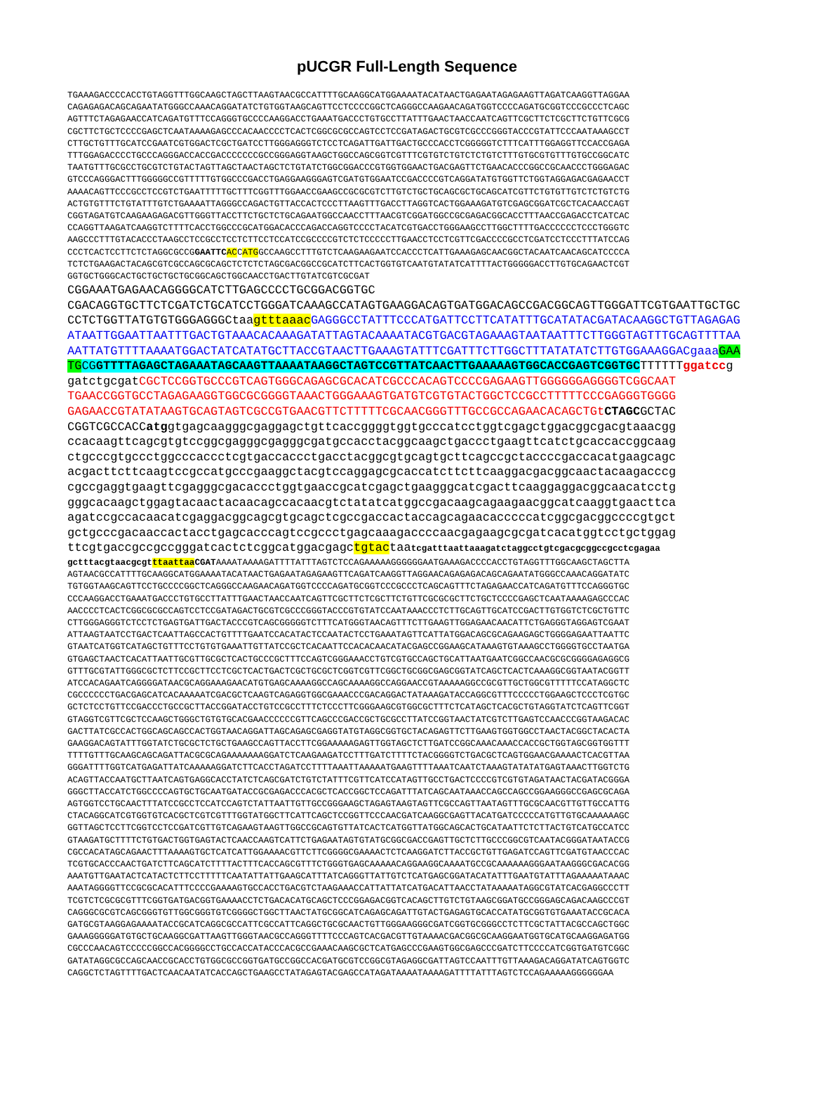pUCGR Full-Length Sequence
TGAAAGACCCCACCTGTAGGTTTGGCAAGCTAGCTTAAGTAACGCCATTTTGCAAGGCATGGAAAATACATAACTGAGAATAGAGAAGTTAGATCAAGGTTAGGAA CAGAGAGACAGCAGAATATGGGCCAAACAGGATATCTGTGGTAAGCAGTTCCTCCCCGGCTCAGGGCCAAGAACAGATGGTCCCCAGATGCGGTCCCGCCCTCAGC AGTTTCTAGAGAACCATCAGATGTTTCCAGGGTGCCCCAAGGACCTGAAATGACCCTGTGCCTTATTTGAACTAACCAATCAGTTCGCTTCTCGCTTCTGTTCGCG CGCTTCTGCTCCCCGAGCTCAATAAAAGAGCCCACAACCCCTCACTCGGCGCGCCAGTCCTCCGATAGACTGCGTCGCCCGGGTACCCGTATTCCCAATAAAGCCT CTTGCTGTTTGCATCCGAATCGTGGACTCGCTGATCCTTGGGAGGGTCTCCTCAGATTGATTGACTGCCCACCTCGGGGGTCTTTCATTTGGAGGTTCCACCGAGA TTTGGAGACCCCTGCCCAGGGACCACCGACCCCCCCGCCGGGAGGTAAGCTGGCCAGCGGTCGTTTCGTGTCTGTCTCTGTCTTTGTGCGTGTTTGTGCCGGCATC TAATGTTTGCGCCTGCGTCTGTACTAGTTAGCTAACTAGCTCTGTATCTGGCGGACCCGTGGTGGAACTGACGAGTTCTGAACACCCGGCCGCAACCCTGGGAGAC GTCCCAGGGACTTTGGGGGCCGTTTTTGTGGCCCGACCTGAGGAAGGGAGTCGATGTGGAATCCGACCCCGTCAGGATATGTGGTTCTGGTAGGAGACGAGAACCT AAAACAGTTCCCGCCTCCGTCTGAATTTTTGCTTTCGGTTTGGAACCGAAGCCGCGCGTCTTGTCTGCTGCAGCGCTGCAGCATCGTTCTGTGTTGTCTCTGTCTG ACTGTGTTTCTGTATTTGTCTGAAAATTAGGGCCAGACTGTTACCACTCCCTTAAGTTTGACCTTAGGTCACTGGAAAGATGTCGAGCGGATCGCTCACAACCAGT CGGTAGATGTCAAGAAGAGACGTTGGGTTACCTTCTGCTCTGCAGAATGGCCAACCTTTAACGTCGGATGGCCGCGAGACGGCACCTTTAACCGAGACCTCATCAC CCAGGTTAAGATCAAGGTCTTTTCACCTGGCCCGCATGGACACCCAGACCAGGTCCCCTACATCGTGACCTGGGAAGCCTTGGCTTTTGACCCCCCTCCCTGGGTC AAGCCCTTTGTACACCCTAAGCCTCCGCCTCCTCTTCCTCCATCCGCCCCGTCTCTCCCCCTTGAACCTCCTCGTTCGACCCCGCCTCGATCCTCCCTTTATCCAG CCCTCACTCCTTCTCTAGGCGCCGGAATTC ACCATGGCCAAGCCTTTGTCTCAAGAAGAATCCACCCTCATTGAAAGAGCAACGGCTACAATCAACAGCATCCCCA TCTCTGAAGACTACAGCGTCGCCAGCGCAGCTCTCTCTAGCGACGGCCGCATCTTCACTGGTGTCAATGTATATCATTTTACTGGGGGACCTTGTGCAGAACTCGT GGTGCTGGGCACTGCTGCTGCTGCGGCAGCTGGCAACCTGACTTGTATCGTCGCGAT
CGGAAATGAGAACAGGGGCATCTTGAGCCCCTGCGGACGGTGC CGACAGGTGCTTCTCGATCTGCATCCTGGGATCAAAGCCATAGTGAAGGACAGTGATGGACAGCCGACGGCAGTTGGGATTCGTGAATTGCTGC CCTCTGGTTATGTGTGGGAGGGCtaagtttaaac GAGGGCCTATTTCCCATGATTCCTTCATATTTGCATATACGATACAAGGCTGTTAGAGAG ATAATTGGAATTAATTTGACTGTAAACACAAAGATATTAGTACAAAATACGTGACGTAGAAAGTAATAATTTCTTGGGTAGTTTGCAGTTTTAA AATTATGTTTTAAAATGGACTATCATATGCTTACCGTAACTTGAAAGTATTTCGATTTCTTGGCTTTATATATCTTGTGGAAAGGACgaaa GAA TG CGGTTTTAGAGCTAGAAATAGCAAGTTAAAATAAGGCTAGTCCGTTATCAACTTGAAAAAGTGGCACCGAGTCGGTGCTTTTTTggatccg gatctgcgatCGCTCCGGTGCCCGTCAGTGGGCAGAGCGCACATCGCCCACAGTCCCCGAGAAGTTGGGGGGAGGGGTCGGCAAT TGAACCGGTGCCTAGAGAAGGTGGCGCGGGGTAAACTGGGAAAGTGATGTCGTGTACTGGCTCCGCCTTTTTCCCGAGGGTGGGG GAGAACCGTATATAAGTGCAGTAGTCGCCGTGAACGTTCTTTTTCGCAACGGGTTTGCCGCCAGAACACAGCTGt CTAGCGCTAC CGGTCGCCACCatggtgagcaagggcgaggagctgttcaccggggtggtgcccatcctggtcgagctggacggcgacgtaaacgg ccacaagttcagcgtgtccggcgagggcgagggcgatgccacctacggcaagctgaccctgaagttcatctgcaccaccggcaag ctgcccgtgccctggcccaccctcgtgaccaccctgacctacggcgtgcagtgcttcagccgctaccccgaccacatgaagcagc acgacttcttcaagtccgccatgcccgaaggctacgtccaggagcgcaccatcttcttcaaggacgacggcaactacaagacccg cgccgaggtgaagttcgagggcgacaccctggtgaaccgcatcgagctgaagggcatcgacttcaaggaggacggcaacatcctg gggcacaagctggagtacaactacaacagccacaacgtctatatcatggccgacaagcagaagaacggcatcaaggtgaacttca agatccgccacaacatcgaggacggcagcgtgcagctcgccgaccactaccagcagaacacccccatcggcgacggccccgtgct gctgcccgacaaccactacctgagcacccagtccgccctgagcaaagaccccaacgagaagcgcgatcacatggtcctgctggag ttcgtgaccgccgccgggatcactctcggcatggacgagctgtactaatcgatttaattaaagatctaggcctgtcgacgcggccgcctcgagaa
gctttacgtaacgcgtttaattaa CGATAAAATAAAAGATTTTATTTAGTCTCCAGAAAAAGGGGGGAATGAAAGACCCCACCTGTAGGTTTGGCAAGCTAGCTTA AGTAACGCCATTTTGCAAGGCATGGAAAATACATAACTGAGAATAGAGAAGTTCAGATCAAGGTTAGGAACAGAGAGACAGCAGAATATGGGCCAAACAGGATATC TGTGGTAAGCAGTTCCTGCCCCGGCTCAGGGCCAAGAACAGATGGTCCCCAGATGCGGTCCCGCCCTCAGCAGTTTCTAGAGAACCATCAGATGTTTCCAGGGTGC CCCAAGGACCTGAAATGACCCTGTGCCTTATTTGAACTAACCAATCAGTTCGCTTCTCGCTTCTGTTCGCGCGCTTCTGCTCCCCGAGCTCAATAAAAGAGCCCAC AACCCCTCACTCGGCGCGCCAGTCCTCCGATAGACTGCGTCGCCCGGGTACCCGTGTATCCAATAAACCCTCTTGCAGTTGCATCCGACTTGTGGTCTCGCTGTTC CTTGGGAGGGTCTCCTCTGAGTGATTGACTACCCGTCAGCGGGGGTCTTTCATGGGTAACAGTTTCTTGAAGTTGGAGAACAACATTCTGAGGGTAGGAGTCGAAT ATTAAGTAATCCTGACTCAATTAGCCACTGTTTTGAATCCACATACTCCAATACTCCTGAAATAGTTCATTATGGACAGCGCAGAAGAGCTGGGGAGAATTAATTC GTAATCATGGTCATAGCTGTTTCCTGTGTGAAATTGTTATCCGCTCACAATTCCACACAACATACGAGCCGGAAGCATAAAGTGTAAAGCCTGGGGTGCCTAATGA GTGAGCTAACTCACATTAATTGCGTTGCGCTCACTGCCCGCTTTCCAGTCGGGAAACCTGTCGTGCCAGCTGCATTAATGAATCGGCCAACGCGCGGGGAGAGGCG GTTTGCGTATTGGGCGCTCTTCCGCTTCCTCGCTCACTGACTCGCTGCGCTCGGTCGTTCGGCTGCGGCGAGCGGTATCAGCTCACTCAAAGGCGGTAATACGGTT ATCCACAGAATCAGGGGATAACGCAGGAAAGAACATGTGAGCAAAAGGCCAGCAAAAGGCCAGGAACCGTAAAAAGGCCGCGTTGCTGGCGTTTTTCCATAGGCTC CGCCCCCCTGACGAGCATCACAAAAATCGACGCTCAAGTCAGAGGTGGCGAAACCCGACAGGACTATAAAGATACCAGGCGTTTCCCCCTGGAAGCTCCCTCGTGC GCTCTCCTGTTCCGACCCTGCCGCTTACCGGATACCTGTCCGCCTTTCTCCCTTCGGGAAGCGTGGCGCTTTCTCATAGCTCACGCTGTAGGTATCTCAGTTCGGT GTAGGTCGTTCGCTCCAAGCTGGGCTGTGTGCACGAACCCCCCGTTCAGCCCGACCGCTGCGCCTTATCCGGTAACTATCGTCTTGAGTCCAACCCGGTAAGACAC GACTTATCGCCACTGGCAGCAGCCACTGGTAACAGGATTAGCAGAGCGAGGTATGTAGGCGGTGCTACAGAGTTCTTGAAGTGGTGGCCTAACTACGGCTACACTA GAAGGACAGTATTTGGTATCTGCGCTCTGCTGAAGCCAGTTACCTTCGGAAAAAGAGTTGGTAGCTCTTGATCCGGCAAACAAACCACCGCTGGTAGCGGTGGTTT TTTTGTTTGCAAGCAGCAGATTACGCGCAGAAAAAAAGGATCTCAAGAAGATCCTTTGATCTTTTCTACGGGGTCTGACGCTCAGTGGAACGAAAACTCACGTTAA GGGATTTTGGTCATGAGATTATCAAAAAGGATCTTCACCTAGATCCTTTTAAATTAAAAATGAAGTTTTAAATCAATCTAAAGTATATATGAGTAAACTTGGTCTG ACAGTTACCAATGCTTAATCAGTGAGGCACCTATCTCAGCGATCTGTCTATTTCGTTCATCCATAGTTGCCTGACTCCCCGTCGTGTAGATAACTACGATACGGGA GGGCTTACCATCTGGCCCCAGTGCTGCAATGATACCGCGAGACCCACGCTCACCGGCTCCAGATTTATCAGCAATAAACCAGCCAGCCGGAAGGGCCGAGCGCAGA AGTGGTCCTGCAACTTTATCCGCCTCCATCCAGTCTATTAATTGTTGCCGGGAAGCTAGAGTAAGTAGTTCGCCAGTTAATAGTTTGCGCAACGTTGTTGCCATTG CTACAGGCATCGTGGTGTCACGCTCGTCGTTTGGTATGGCTTCATTCAGCTCCGGTTCCCAACGATCAAGGCGAGTTACATGATCCCCCATGTTGTGCAAAAAAGC GGTTAGCTCCTTCGGTCCTCCGATCGTTGTCAGAAGTAAGTTGGCCGCAGTGTTATCACTCATGGTTATGGCAGCACTGCATAATTCTCTTACTGTCATGCCATCC GTAAGATGCTTTTCTGTGACTGGTGAGTACTCAACCAAGTCATTCTGAGAATAGTGTATGCGGCGACCGAGTTGCTCTTGCCCGGCGTCAATACGGGATAATACCG CGCCACATAGCAGAACTTTAAAAGTGCTCATCATTGGAAAACGTTCTTCGGGGCGAAAACTCTCAAGGATCTTACCGCTGTTGAGATCCAGTTCGATGTAACCCAC TCGTGCACCCAACTGATCTTCAGCATCTTTTACTTTCACCAGCGTTTCTGGGTGAGCAAAAACAGGAAGGCAAAATGCCGCAAAAAAGGGAATAAGGGCGACACGG AAATGTTGAATACTCATACTCTTCCTTTTTCAATATTATTGAAGCATTTATCAGGGTTATTGTCTCATGAGCGGATACATATTTGAATGTATTTAGAAAAATAAAC AAATAGGGGTTCCGCGCACATTTCCCCGAAAAGTGCCACCTGACGTCTAAGAAACCATTATTATCATGACATTAACCTATAAAAATAGGCGTATCACGAGGCCCTT TCGTCTCGCGCGTTTCGGTGATGACGGTGAAAACCTCTGACACATGCAGCTCCCGGAGACGGTCACAGCTTGTCTGTAAGCGGATGCCGGGAGCAGACAAGCCCGT CAGGGCGCGTCAGCGGGTGTTGGCGGGTGTCGGGGCTGGCTTAACTATGCGGCATCAGAGCAGATTGTACTGAGAGTGCACCATATGCGGTGTGAAATACCGCACA GATGCGTAAGGAGAAAATACCGCATCAGGCGCCATTCGCCATTCAGGCTGCGCAACTGTTGGGAAGGGCGATCGGTGCGGGCCTCTTCGCTATTACGCCAGCTGGC GAAAGGGGGATGTGCTGCAAGGCGATTAAGTTGGGTAACGCCAGGGTTTTCCCAGTCACGACGTTGTAAAACGACGGCGCAAGGAATGGTGCATGCAAGGAGATGG CGCCCAACAGTCCCCCGGCCACGGGGCCTGCCACCATACCCACGCCGAAACAAGCGCTCATGAGCCCGAAGTGGCGAGCCCGATCTTCCCCATCGGTGATGTCGGC GATATAGGCGCCAGCAACCGCACCTGTGGCGCCGGTGATGCCGGCCACGATGCGTCCGGCGTAGAGGCGATTAGTCCAATTTGTTAAAGACAGGATATCAGTGGTC CAGGCTCTAGTTTTGACTCAACAATATCACCAGCTGAAGCCTATAGAGTACGAGCCATAGATAAAATAAAAGATTTTATTTAGTCTCCAGAAAAAGGGGGGAA